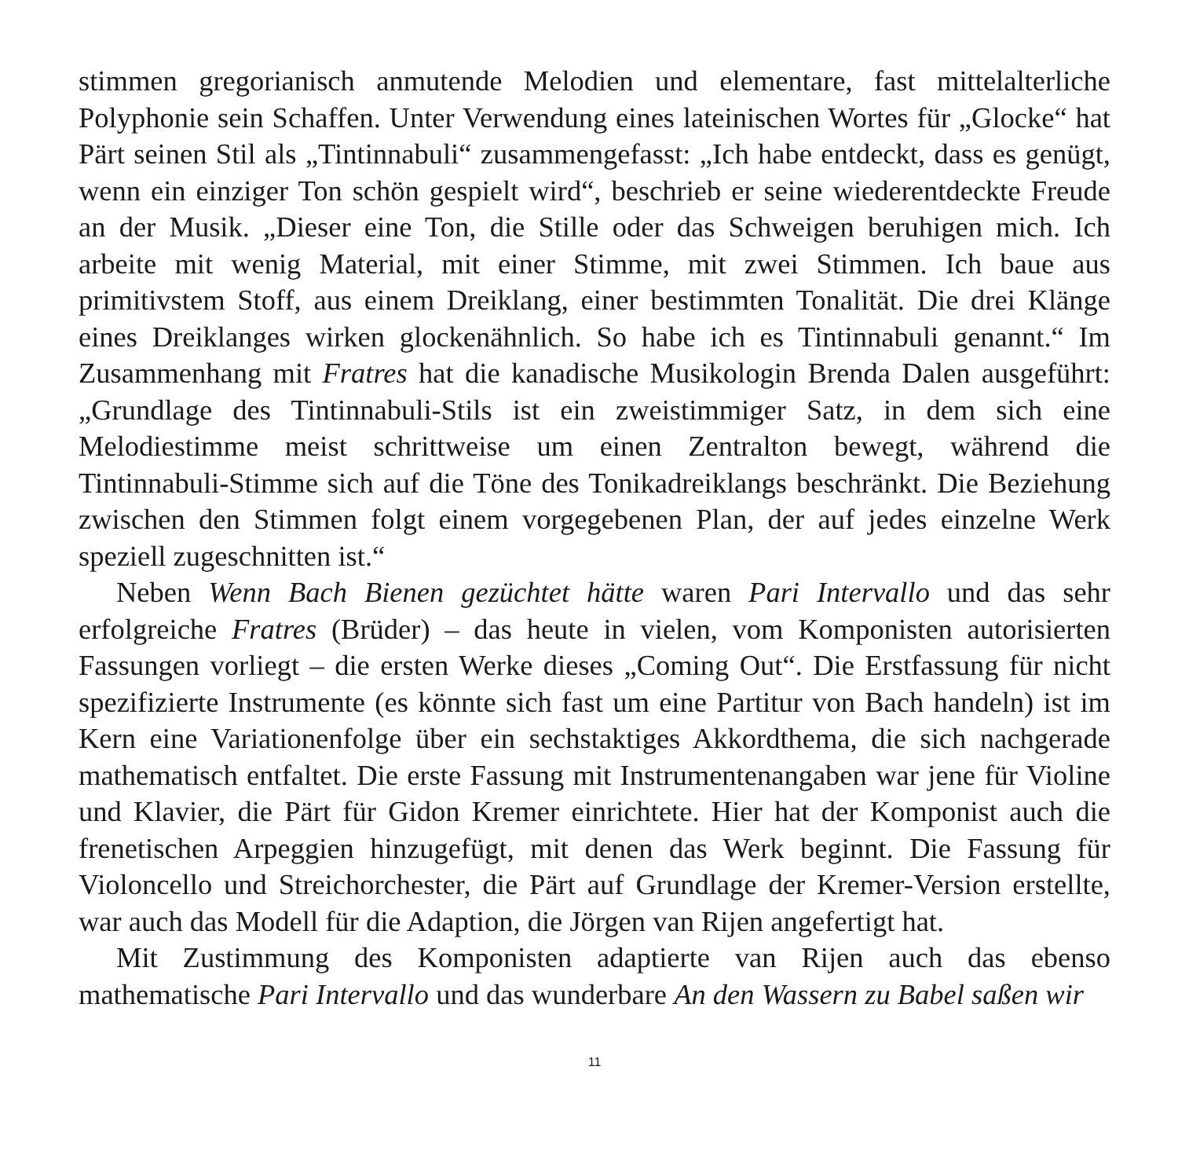stimmen gregorianisch anmutende Melodien und elementare, fast mittelalterliche Polyphonie sein Schaffen. Unter Verwendung eines lateinischen Wortes für „Glocke“ hat Pärt seinen Stil als „Tintinnabuli“ zusammengefasst: „Ich habe entdeckt, dass es genügt, wenn ein einziger Ton schön gespielt wird“, beschrieb er seine wiederentdeckte Freude an der Musik. „Dieser eine Ton, die Stille oder das Schweigen beruhigen mich. Ich arbeite mit wenig Material, mit einer Stimme, mit zwei Stimmen. Ich baue aus primitivstem Stoff, aus einem Dreiklang, einer bestimmten Tonalität. Die drei Klänge eines Dreiklanges wirken glockenähnlich. So habe ich es Tintinnabuli genannt.“ Im Zusammenhang mit Fratres hat die kanadische Musikologin Brenda Dalen ausgeführt: „Grundlage des Tintinnabuli-Stils ist ein zweistimmiger Satz, in dem sich eine Melodiestimme meist schrittweise um einen Zentralton bewegt, während die Tintinnabuli-Stimme sich auf die Töne des Tonikadreiklangs beschränkt. Die Beziehung zwischen den Stimmen folgt einem vorgegebenen Plan, der auf jedes einzelne Werk speziell zugeschnitten ist.“
Neben Wenn Bach Bienen gezüchtet hätte waren Pari Intervallo und das sehr erfolgreiche Fratres (Brüder) – das heute in vielen, vom Komponisten autorisierten Fassungen vorliegt – die ersten Werke dieses „Coming Out“. Die Erstfassung für nicht spezifizierte Instrumente (es könnte sich fast um eine Partitur von Bach handeln) ist im Kern eine Variationenfolge über ein sechstaktiges Akkordthema, die sich nachgerade mathematisch entfaltet. Die erste Fassung mit Instrumentenangaben war jene für Violine und Klavier, die Pärt für Gidon Kremer einrichtete. Hier hat der Komponist auch die frenetischen Arpeggien hinzugefügt, mit denen das Werk beginnt. Die Fassung für Violoncello und Streichorchester, die Pärt auf Grundlage der Kremer-Version erstellte, war auch das Modell für die Adaption, die Jörgen van Rijen angefertigt hat.
Mit Zustimmung des Komponisten adaptierte van Rijen auch das ebenso mathematische Pari Intervallo und das wunderbare An den Wassern zu Babel saßen wir
11